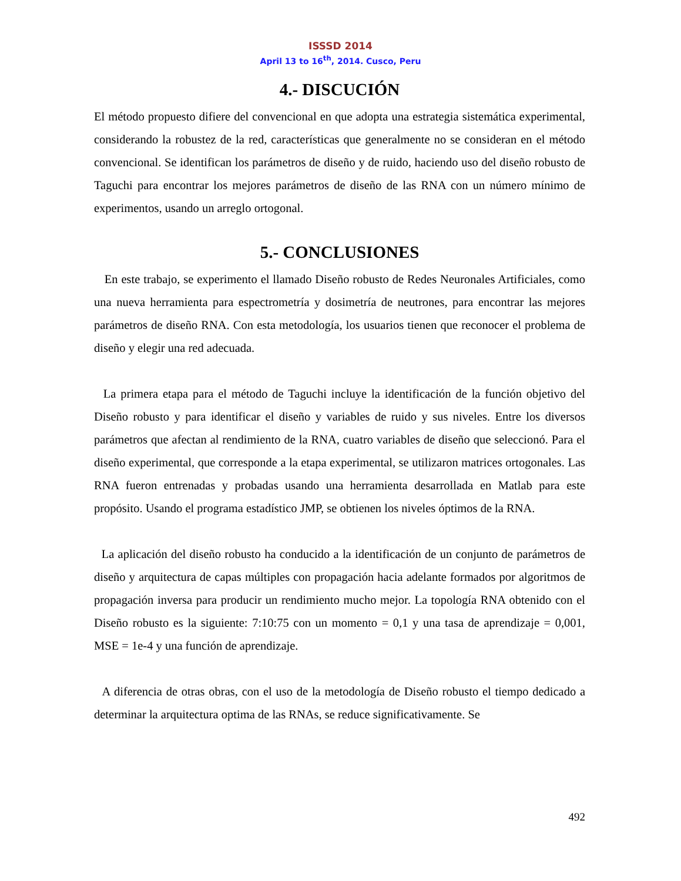ISSSD 2014
April 13 to 16<sup>th</sup>, 2014. Cusco, Peru
4.- DISCUCIÓN
El método propuesto difiere del convencional en que adopta una estrategia sistemática experimental, considerando la robustez de la red, características que generalmente no se consideran en el método convencional. Se identifican los parámetros de diseño y de ruido, haciendo uso del diseño robusto de Taguchi para encontrar los mejores parámetros de diseño de las RNA con un número mínimo de experimentos, usando un arreglo ortogonal.
5.- CONCLUSIONES
En este trabajo, se experimento el llamado Diseño robusto de Redes Neuronales Artificiales, como una nueva herramienta para espectrometría y dosimetría de neutrones, para encontrar las mejores parámetros de diseño RNA. Con esta metodología, los usuarios tienen que reconocer el problema de diseño y elegir una red adecuada.
La primera etapa para el método de Taguchi incluye la identificación de la función objetivo del Diseño robusto y para identificar el diseño y variables de ruido y sus niveles. Entre los diversos parámetros que afectan al rendimiento de la RNA, cuatro variables de diseño que seleccionó. Para el diseño experimental, que corresponde a la etapa experimental, se utilizaron matrices ortogonales. Las RNA fueron entrenadas y probadas usando una herramienta desarrollada en Matlab para este propósito. Usando el programa estadístico JMP, se obtienen los niveles óptimos de la RNA.
La aplicación del diseño robusto ha conducido a la identificación de un conjunto de parámetros de diseño y arquitectura de capas múltiples con propagación hacia adelante formados por algoritmos de propagación inversa para producir un rendimiento mucho mejor. La topología RNA obtenido con el Diseño robusto es la siguiente: 7:10:75 con un momento = 0,1 y una tasa de aprendizaje = 0,001, MSE = 1e-4 y una función de aprendizaje.
A diferencia de otras obras, con el uso de la metodología de Diseño robusto el tiempo dedicado a determinar la arquitectura optima de las RNAs, se reduce significativamente. Se
492